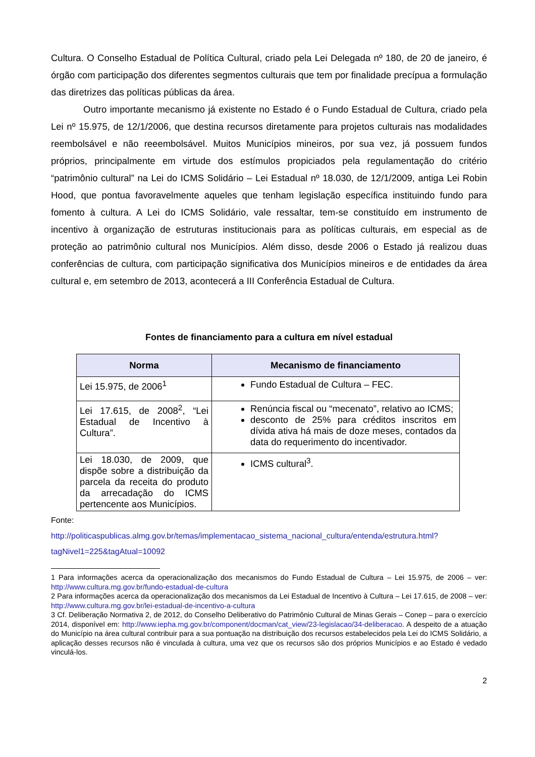Cultura. O Conselho Estadual de Política Cultural, criado pela Lei Delegada nº 180, de 20 de janeiro, é órgão com participação dos diferentes segmentos culturais que tem por finalidade precípua a formulação das diretrizes das políticas públicas da área.
Outro importante mecanismo já existente no Estado é o Fundo Estadual de Cultura, criado pela Lei nº 15.975, de 12/1/2006, que destina recursos diretamente para projetos culturais nas modalidades reembolsável e não reeembolsável. Muitos Municípios mineiros, por sua vez, já possuem fundos próprios, principalmente em virtude dos estímulos propiciados pela regulamentação do critério “patrimônio cultural” na Lei do ICMS Solidário – Lei Estadual nº 18.030, de 12/1/2009, antiga Lei Robin Hood, que pontua favoravelmente aqueles que tenham legislação específica instituindo fundo para fomento à cultura. A Lei do ICMS Solidário, vale ressaltar, tem-se constituído em instrumento de incentivo à organização de estruturas institucionais para as políticas culturais, em especial as de proteção ao patrimônio cultural nos Municípios. Além disso, desde 2006 o Estado já realizou duas conferências de cultura, com participação significativa dos Municípios mineiros e de entidades da área cultural e, em setembro de 2013, acontecerá a III Conferência Estadual de Cultura.
Fontes de financiamento para a cultura em nível estadual
| Norma | Mecanismo de financiamento |
| --- | --- |
| Lei 15.975, de 2006<sup>1</sup> | Fundo Estadual de Cultura – FEC. |
| Lei 17.615, de 2008<sup>2</sup>, “Lei Estadual de Incentivo à Cultura”. | Renúncia fiscal ou “mecenato”, relativo ao ICMS; desconto de 25% para créditos inscritos em dívida ativa há mais de doze meses, contados da data do requerimento do incentivador. |
| Lei 18.030, de 2009, que dispõe sobre a distribuição da parcela da receita do produto da arrecadação do ICMS pertencente aos Municípios. | ICMS cultural<sup>3</sup>. |
Fonte:
http://politicaspublicas.almg.gov.br/temas/implementacao_sistema_nacional_cultura/entenda/estrutura.html?tagNivel1=225&tagAtual=10092
1 Para informações acerca da operacionalização dos mecanismos do Fundo Estadual de Cultura – Lei 15.975, de 2006 – ver: http://www.cultura.mg.gov.br/fundo-estadual-de-cultura
2 Para informações acerca da operacionalização dos mecanismos da Lei Estadual de Incentivo à Cultura – Lei 17.615, de 2008 – ver: http://www.cultura.mg.gov.br/lei-estadual-de-incentivo-a-cultura
3 Cf. Deliberação Normativa 2, de 2012, do Conselho Deliberativo do Patrimônio Cultural de Minas Gerais – Conep – para o exercício 2014, disponível em: http://www.iepha.mg.gov.br/component/docman/cat_view/23-legislacao/34-deliberacao. A despeito de a atuação do Município na área cultural contribuir para a sua pontuação na distribuição dos recursos estabelecidos pela Lei do ICMS Solidário, a aplicação desses recursos não é vinculada à cultura, uma vez que os recursos são dos próprios Municípios e ao Estado é vedado vinculá-los.
2